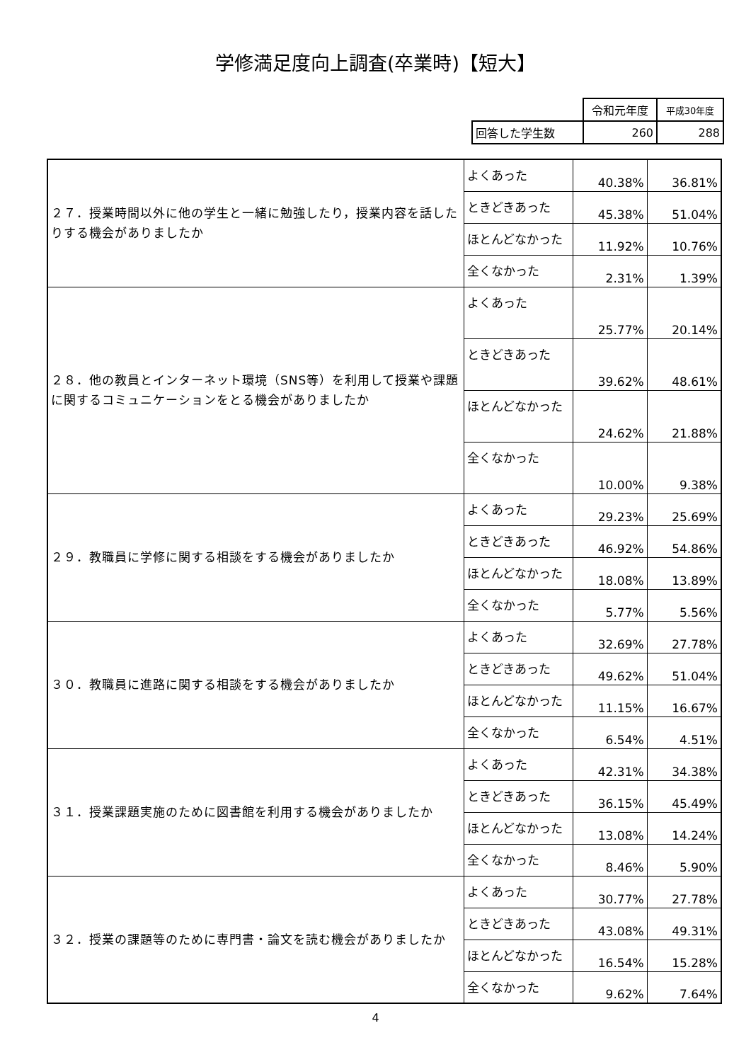学修満足度向上調査(卒業時)【短大】
| | 令和元年度 | 平成30年度 |
| 回答した学生数 | 260 | 288 |
| ２７．授業時間以外に他の学生と一緒に勉強したり，授業内容を話したりする機会がありましたか | よくあった | 40.38% | 36.81% |
| | ときどきあった | 45.38% | 51.04% |
| | ほとんどなかった | 11.92% | 10.76% |
| | 全くなかった | 2.31% | 1.39% |
| ２８．他の教員とインターネット環境（SNS等）を利用して授業や課題に関するコミュニケーションをとる機会がありましたか | よくあった | 25.77% | 20.14% |
| | ときどきあった | 39.62% | 48.61% |
| | ほとんどなかった | 24.62% | 21.88% |
| | 全くなかった | 10.00% | 9.38% |
| ２９．教職員に学修に関する相談をする機会がありましたか | よくあった | 29.23% | 25.69% |
| | ときどきあった | 46.92% | 54.86% |
| | ほとんどなかった | 18.08% | 13.89% |
| | 全くなかった | 5.77% | 5.56% |
| ３０．教職員に進路に関する相談をする機会がありましたか | よくあった | 32.69% | 27.78% |
| | ときどきあった | 49.62% | 51.04% |
| | ほとんどなかった | 11.15% | 16.67% |
| | 全くなかった | 6.54% | 4.51% |
| ３１．授業課題実施のために図書館を利用する機会がありましたか | よくあった | 42.31% | 34.38% |
| | ときどきあった | 36.15% | 45.49% |
| | ほとんどなかった | 13.08% | 14.24% |
| | 全くなかった | 8.46% | 5.90% |
| ３２．授業の課題等のために専門書・論文を読む機会がありましたか | よくあった | 30.77% | 27.78% |
| | ときどきあった | 43.08% | 49.31% |
| | ほとんどなかった | 16.54% | 15.28% |
| | 全くなかった | 9.62% | 7.64% |
4